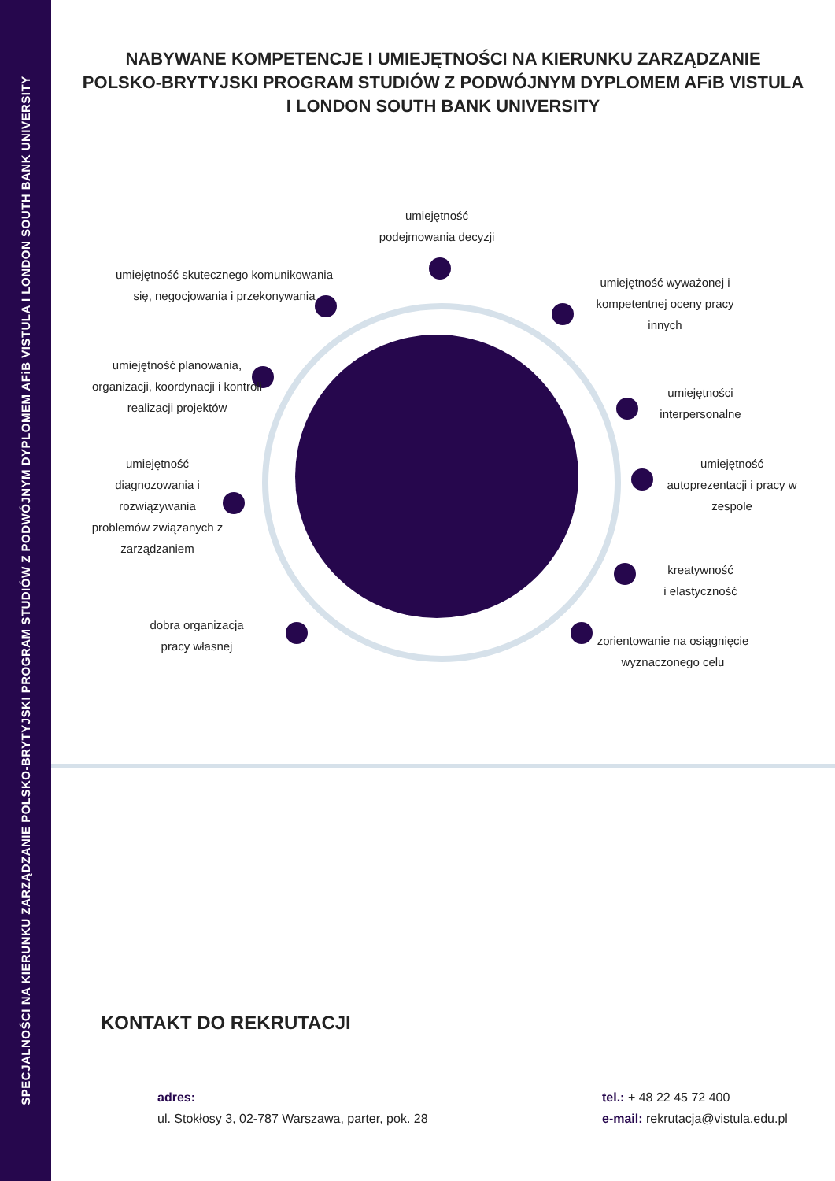SPECJALNOŚCI NA KIERUNKU ZARZĄDZANIE POLSKO-BRYTYJSKI PROGRAM STUDIÓW Z PODWÓJNYM DYPLOMEM AFiB VISTULA I LONDON SOUTH BANK UNIVERSITY
NABYWANE KOMPETENCJE I UMIEJĘTNOŚCI NA KIERUNKU ZARZĄDZANIE
POLSKO-BRYTYJSKI PROGRAM STUDIÓW Z PODWÓJNYM DYPLOMEM AFiB VISTULA
I LONDON SOUTH BANK UNIVERSITY
umiejętność
podejmowania decyzji
umiejętność skutecznego komunikowania się, negocjowania i przekonywania
umiejętność wyważonej i kompetentnej oceny pracy innych
umiejętność planowania, organizacji, koordynacji i kontroli realizacji projektów
umiejętności interpersonalne
umiejętność diagnozowania i rozwiązywania problemów związanych z zarządzaniem
umiejętność autoprezentacji i pracy w zespole
kreatywność
i elastyczność
dobra organizacja pracy własnej
zorientowanie na osiągnięcie wyznaczonego celu
KONTAKT DO REKRUTACJI
adres:
ul. Stokłosy 3, 02-787 Warszawa, parter, pok. 28
tel.: + 48 22 45 72 400
e-mail: rekrutacja@vistula.edu.pl